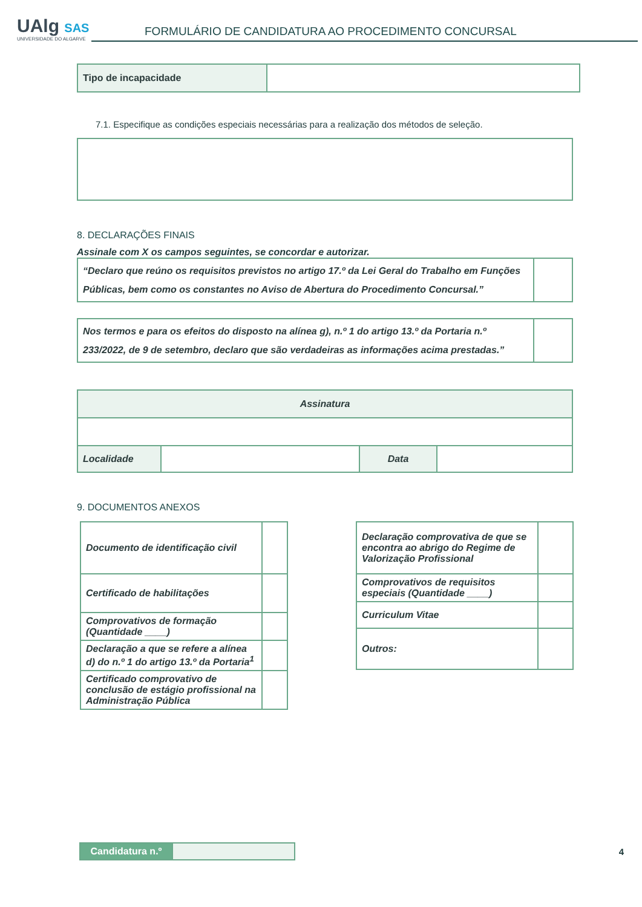UAlg SAS
UNIVERSIDADE DO ALGARVE
FORMULÁRIO DE CANDIDATURA AO PROCEDIMENTO CONCURSAL
| Tipo de incapacidade | |
7.1. Especifique as condições especiais necessárias para a realização dos métodos de seleção.
8. DECLARAÇÕES FINAIS
Assinale com X os campos seguintes, se concordar e autorizar.
| “Declaro que reúno os requisitos previstos no artigo 17.º da Lei Geral do Trabalho em Funções Públicas, bem como os constantes no Aviso de Abertura do Procedimento Concursal.” | |
| Nos termos e para os efeitos do disposto na alínea g), n.º 1 do artigo 13.º da Portaria n.º 233/2022, de 9 de setembro, declaro que são verdadeiras as informações acima prestadas.” | |
| Assinatura | | | |
| Localidade | | Data | |
9. DOCUMENTOS ANEXOS
| Documento de identificação civil | |
| Certificado de habilitações | |
| Comprovativos de formação (Quantidade ____) | |
| Declaração a que se refere a alínea d) do n.º 1 do artigo 13.º da Portaria<sup>1</sup> | |
| Certificado comprovativo de conclusão de estágio profissional na Administração Pública | |
| Declaração comprovativa de que se encontra ao abrigo do Regime de Valorização Profissional | |
| Comprovativos de requisitos especiais (Quantidade ____) | |
| Curriculum Vitae | |
| Outros: | |
| Candidatura n.º | |
4